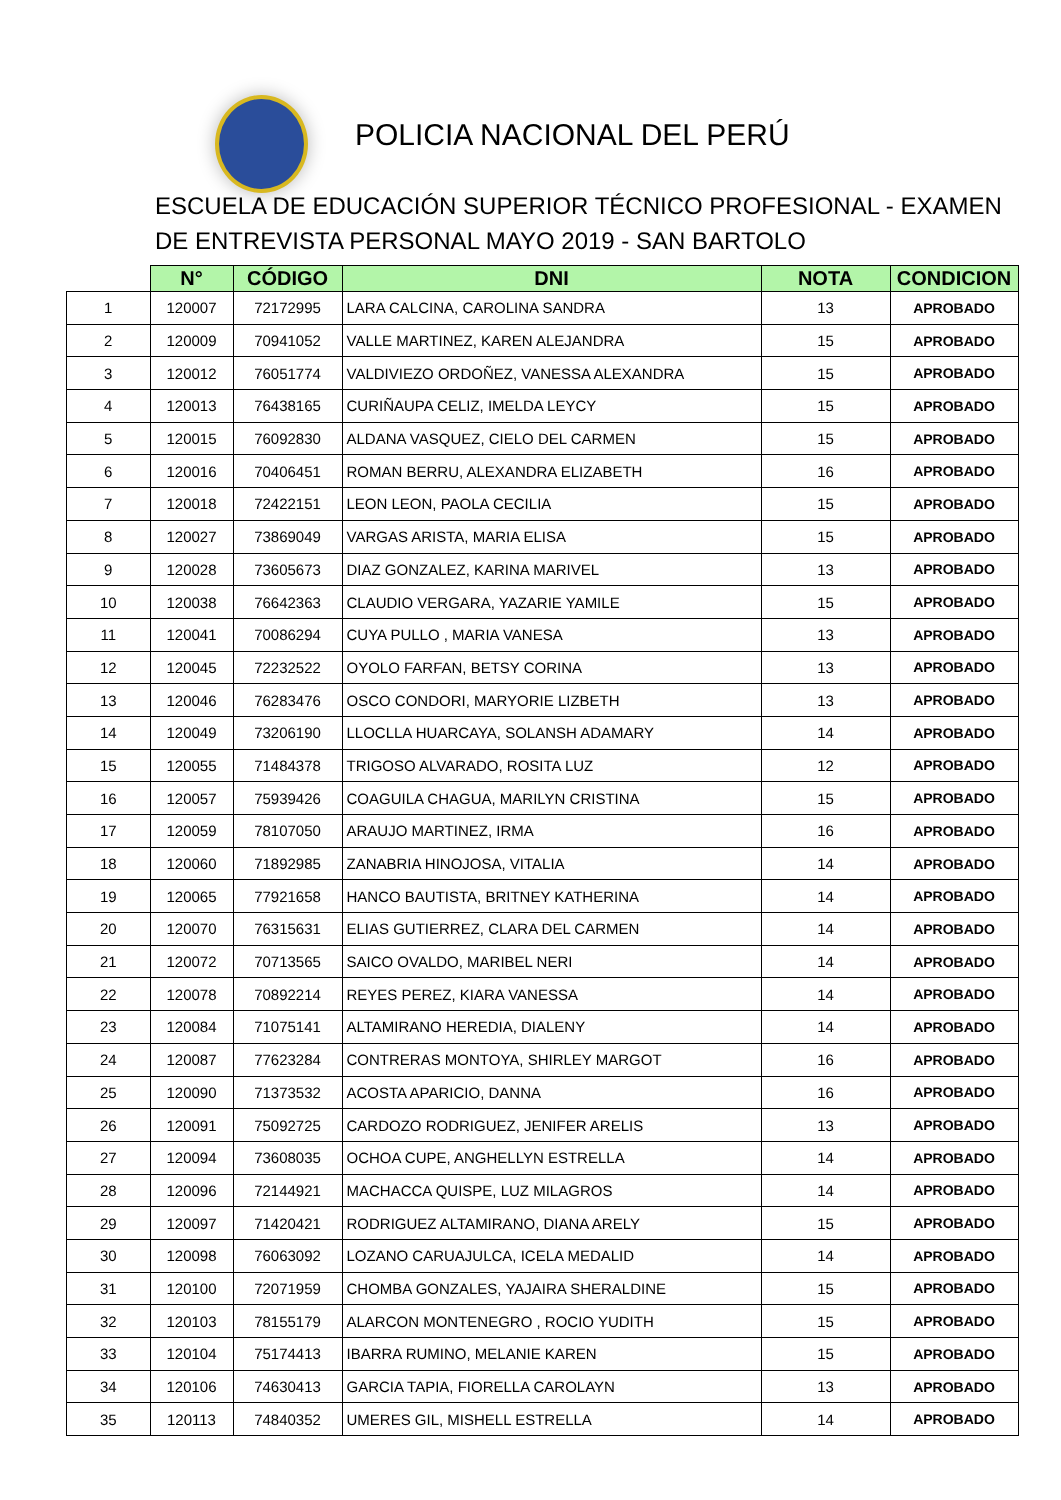POLICIA NACIONAL DEL PERÚ
ESCUELA DE EDUCACIÓN SUPERIOR TÉCNICO PROFESIONAL - EXAMEN DE ENTREVISTA PERSONAL MAYO 2019 - SAN BARTOLO
| | N° | CÓDIGO | DNI | NOTA | CONDICION |
| --- | --- | --- | --- | --- | --- |
| 1 | 120007 | 72172995 | LARA CALCINA, CAROLINA SANDRA | 13 | APROBADO |
| 2 | 120009 | 70941052 | VALLE MARTINEZ, KAREN ALEJANDRA | 15 | APROBADO |
| 3 | 120012 | 76051774 | VALDIVIEZO ORDOÑEZ, VANESSA ALEXANDRA | 15 | APROBADO |
| 4 | 120013 | 76438165 | CURIÑAUPA CELIZ, IMELDA LEYCY | 15 | APROBADO |
| 5 | 120015 | 76092830 | ALDANA VASQUEZ, CIELO DEL CARMEN | 15 | APROBADO |
| 6 | 120016 | 70406451 | ROMAN BERRU, ALEXANDRA ELIZABETH | 16 | APROBADO |
| 7 | 120018 | 72422151 | LEON LEON, PAOLA CECILIA | 15 | APROBADO |
| 8 | 120027 | 73869049 | VARGAS ARISTA, MARIA ELISA | 15 | APROBADO |
| 9 | 120028 | 73605673 | DIAZ GONZALEZ, KARINA MARIVEL | 13 | APROBADO |
| 10 | 120038 | 76642363 | CLAUDIO VERGARA, YAZARIE YAMILE | 15 | APROBADO |
| 11 | 120041 | 70086294 | CUYA PULLO , MARIA VANESA | 13 | APROBADO |
| 12 | 120045 | 72232522 | OYOLO FARFAN, BETSY CORINA | 13 | APROBADO |
| 13 | 120046 | 76283476 | OSCO CONDORI, MARYORIE LIZBETH | 13 | APROBADO |
| 14 | 120049 | 73206190 | LLOCLLA HUARCAYA, SOLANSH ADAMARY | 14 | APROBADO |
| 15 | 120055 | 71484378 | TRIGOSO ALVARADO, ROSITA LUZ | 12 | APROBADO |
| 16 | 120057 | 75939426 | COAGUILA CHAGUA, MARILYN CRISTINA | 15 | APROBADO |
| 17 | 120059 | 78107050 | ARAUJO MARTINEZ, IRMA | 16 | APROBADO |
| 18 | 120060 | 71892985 | ZANABRIA HINOJOSA, VITALIA | 14 | APROBADO |
| 19 | 120065 | 77921658 | HANCO BAUTISTA, BRITNEY KATHERINA | 14 | APROBADO |
| 20 | 120070 | 76315631 | ELIAS GUTIERREZ, CLARA DEL CARMEN | 14 | APROBADO |
| 21 | 120072 | 70713565 | SAICO OVALDO, MARIBEL NERI | 14 | APROBADO |
| 22 | 120078 | 70892214 | REYES PEREZ, KIARA VANESSA | 14 | APROBADO |
| 23 | 120084 | 71075141 | ALTAMIRANO HEREDIA, DIALENY | 14 | APROBADO |
| 24 | 120087 | 77623284 | CONTRERAS MONTOYA, SHIRLEY MARGOT | 16 | APROBADO |
| 25 | 120090 | 71373532 | ACOSTA APARICIO, DANNA | 16 | APROBADO |
| 26 | 120091 | 75092725 | CARDOZO RODRIGUEZ, JENIFER ARELIS | 13 | APROBADO |
| 27 | 120094 | 73608035 | OCHOA CUPE, ANGHELLYN ESTRELLA | 14 | APROBADO |
| 28 | 120096 | 72144921 | MACHACCA QUISPE, LUZ MILAGROS | 14 | APROBADO |
| 29 | 120097 | 71420421 | RODRIGUEZ ALTAMIRANO, DIANA ARELY | 15 | APROBADO |
| 30 | 120098 | 76063092 | LOZANO CARUAJULCA, ICELA MEDALID | 14 | APROBADO |
| 31 | 120100 | 72071959 | CHOMBA GONZALES, YAJAIRA SHERALDINE | 15 | APROBADO |
| 32 | 120103 | 78155179 | ALARCON MONTENEGRO , ROCIO YUDITH | 15 | APROBADO |
| 33 | 120104 | 75174413 | IBARRA RUMINO, MELANIE KAREN | 15 | APROBADO |
| 34 | 120106 | 74630413 | GARCIA TAPIA, FIORELLA CAROLAYN | 13 | APROBADO |
| 35 | 120113 | 74840352 | UMERES GIL, MISHELL ESTRELLA | 14 | APROBADO |